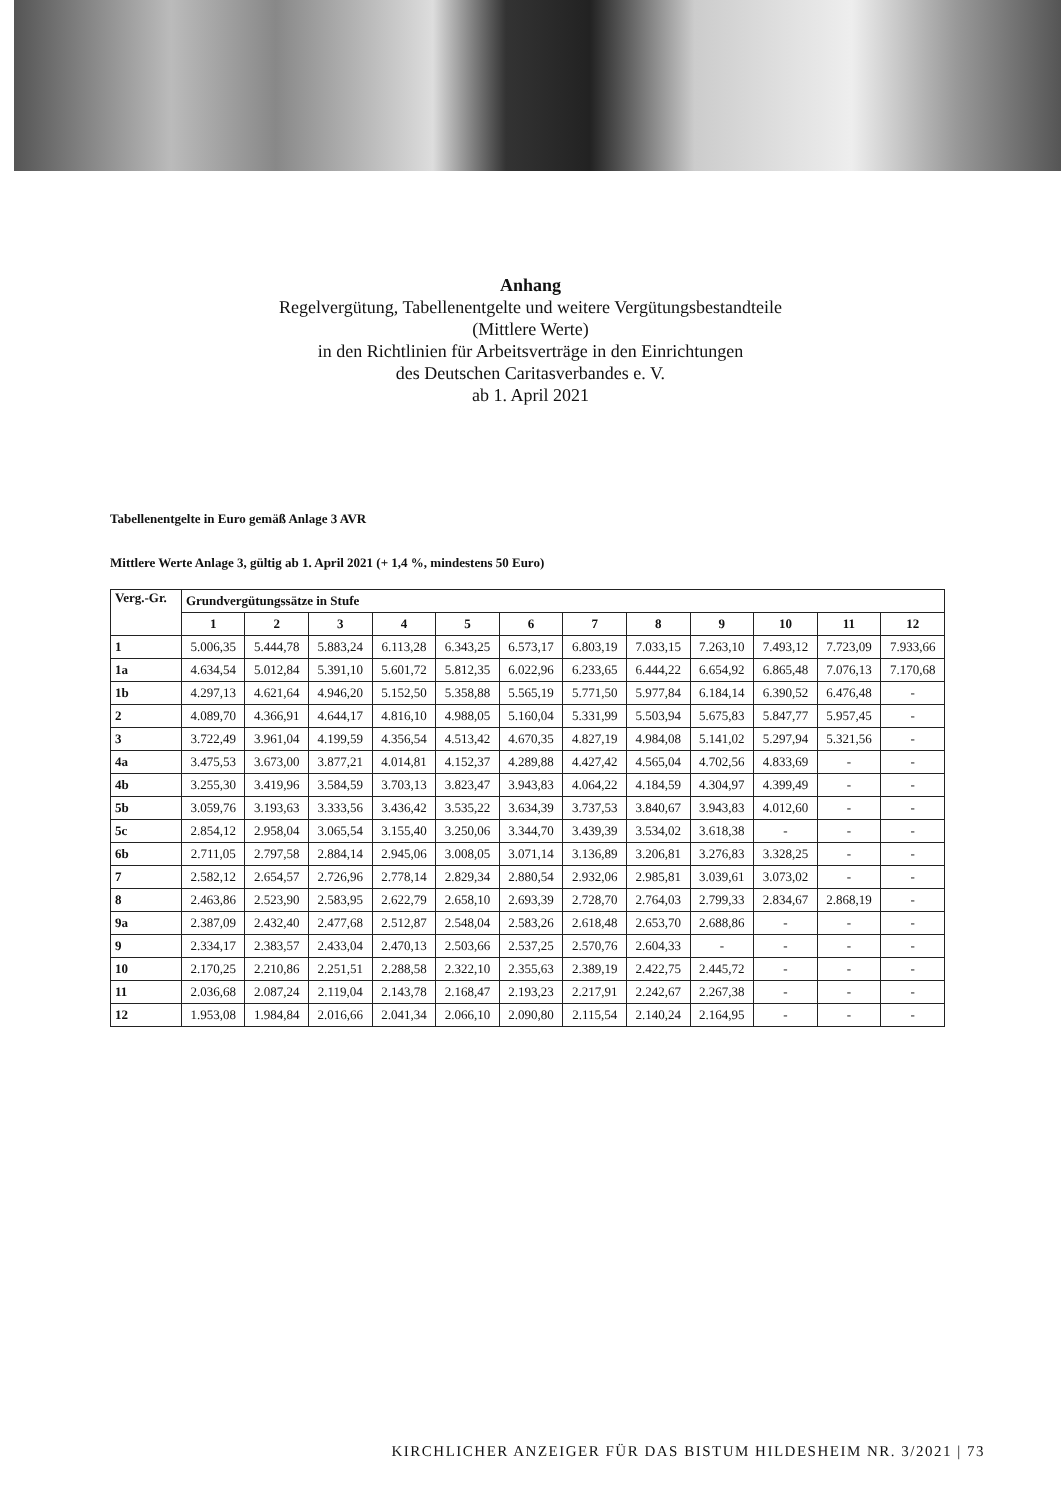Anhang
Regelvergütung, Tabellenentgelte und weitere Vergütungsbestandteile
(Mittlere Werte)
in den Richtlinien für Arbeitsverträge in den Einrichtungen
des Deutschen Caritasverbandes e. V.
ab 1. April 2021
Tabellenentgelte in Euro gemäß Anlage 3 AVR
Mittlere Werte Anlage 3, gültig ab 1. April 2021 (+ 1,4 %, mindestens 50 Euro)
| Verg.-Gr. | Grundvergütungssätze in Stufe | | | | | | | | | | | |
| --- | --- | --- | --- | --- | --- | --- | --- | --- | --- | --- | --- | --- |
| | 1 | 2 | 3 | 4 | 5 | 6 | 7 | 8 | 9 | 10 | 11 | 12 |
| 1 | 5.006,35 | 5.444,78 | 5.883,24 | 6.113,28 | 6.343,25 | 6.573,17 | 6.803,19 | 7.033,15 | 7.263,10 | 7.493,12 | 7.723,09 | 7.933,66 |
| 1a | 4.634,54 | 5.012,84 | 5.391,10 | 5.601,72 | 5.812,35 | 6.022,96 | 6.233,65 | 6.444,22 | 6.654,92 | 6.865,48 | 7.076,13 | 7.170,68 |
| 1b | 4.297,13 | 4.621,64 | 4.946,20 | 5.152,50 | 5.358,88 | 5.565,19 | 5.771,50 | 5.977,84 | 6.184,14 | 6.390,52 | 6.476,48 | - |
| 2 | 4.089,70 | 4.366,91 | 4.644,17 | 4.816,10 | 4.988,05 | 5.160,04 | 5.331,99 | 5.503,94 | 5.675,83 | 5.847,77 | 5.957,45 | - |
| 3 | 3.722,49 | 3.961,04 | 4.199,59 | 4.356,54 | 4.513,42 | 4.670,35 | 4.827,19 | 4.984,08 | 5.141,02 | 5.297,94 | 5.321,56 | - |
| 4a | 3.475,53 | 3.673,00 | 3.877,21 | 4.014,81 | 4.152,37 | 4.289,88 | 4.427,42 | 4.565,04 | 4.702,56 | 4.833,69 | - | - |
| 4b | 3.255,30 | 3.419,96 | 3.584,59 | 3.703,13 | 3.823,47 | 3.943,83 | 4.064,22 | 4.184,59 | 4.304,97 | 4.399,49 | - | - |
| 5b | 3.059,76 | 3.193,63 | 3.333,56 | 3.436,42 | 3.535,22 | 3.634,39 | 3.737,53 | 3.840,67 | 3.943,83 | 4.012,60 | - | - |
| 5c | 2.854,12 | 2.958,04 | 3.065,54 | 3.155,40 | 3.250,06 | 3.344,70 | 3.439,39 | 3.534,02 | 3.618,38 | - | - | - |
| 6b | 2.711,05 | 2.797,58 | 2.884,14 | 2.945,06 | 3.008,05 | 3.071,14 | 3.136,89 | 3.206,81 | 3.276,83 | 3.328,25 | - | - |
| 7 | 2.582,12 | 2.654,57 | 2.726,96 | 2.778,14 | 2.829,34 | 2.880,54 | 2.932,06 | 2.985,81 | 3.039,61 | 3.073,02 | - | - |
| 8 | 2.463,86 | 2.523,90 | 2.583,95 | 2.622,79 | 2.658,10 | 2.693,39 | 2.728,70 | 2.764,03 | 2.799,33 | 2.834,67 | 2.868,19 | - |
| 9a | 2.387,09 | 2.432,40 | 2.477,68 | 2.512,87 | 2.548,04 | 2.583,26 | 2.618,48 | 2.653,70 | 2.688,86 | - | - | - |
| 9 | 2.334,17 | 2.383,57 | 2.433,04 | 2.470,13 | 2.503,66 | 2.537,25 | 2.570,76 | 2.604,33 | - | - | - | - |
| 10 | 2.170,25 | 2.210,86 | 2.251,51 | 2.288,58 | 2.322,10 | 2.355,63 | 2.389,19 | 2.422,75 | 2.445,72 | - | - | - |
| 11 | 2.036,68 | 2.087,24 | 2.119,04 | 2.143,78 | 2.168,47 | 2.193,23 | 2.217,91 | 2.242,67 | 2.267,38 | - | - | - |
| 12 | 1.953,08 | 1.984,84 | 2.016,66 | 2.041,34 | 2.066,10 | 2.090,80 | 2.115,54 | 2.140,24 | 2.164,95 | - | - | - |
KIRCHLICHER ANZEIGER FÜR DAS BISTUM HILDESHEIM NR. 3/2021 | 73